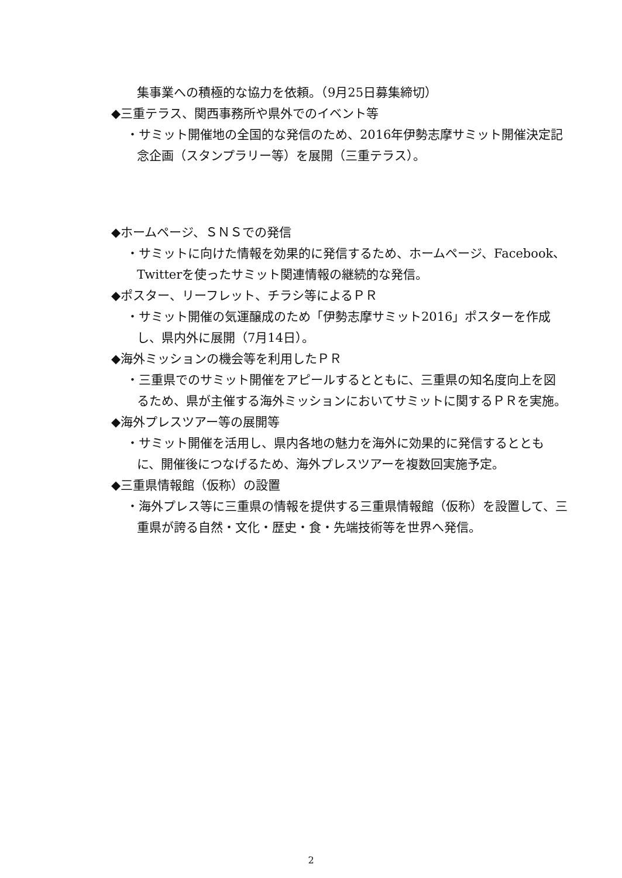集事業への積極的な協力を依頼。（9月25日募集締切）
◆三重テラス、関西事務所や県外でのイベント等
・サミット開催地の全国的な発信のため、2016年伊勢志摩サミット開催決定記念企画（スタンプラリー等）を展開（三重テラス）。
◆ホームページ、ＳＮＳでの発信
・サミットに向けた情報を効果的に発信するため、ホームページ、Facebook、Twitterを使ったサミット関連情報の継続的な発信。
◆ポスター、リーフレット、チラシ等によるＰＲ
・サミット開催の気運醸成のため「伊勢志摩サミット2016」ポスターを作成し、県内外に展開（7月14日）。
◆海外ミッションの機会等を利用したＰＲ
・三重県でのサミット開催をアピールするとともに、三重県の知名度向上を図るため、県が主催する海外ミッションにおいてサミットに関するＰＲを実施。
◆海外プレスツアー等の展開等
・サミット開催を活用し、県内各地の魅力を海外に効果的に発信するとともに、開催後につなげるため、海外プレスツアーを複数回実施予定。
◆三重県情報館（仮称）の設置
・海外プレス等に三重県の情報を提供する三重県情報館（仮称）を設置して、三重県が誇る自然・文化・歴史・食・先端技術等を世界へ発信。
2